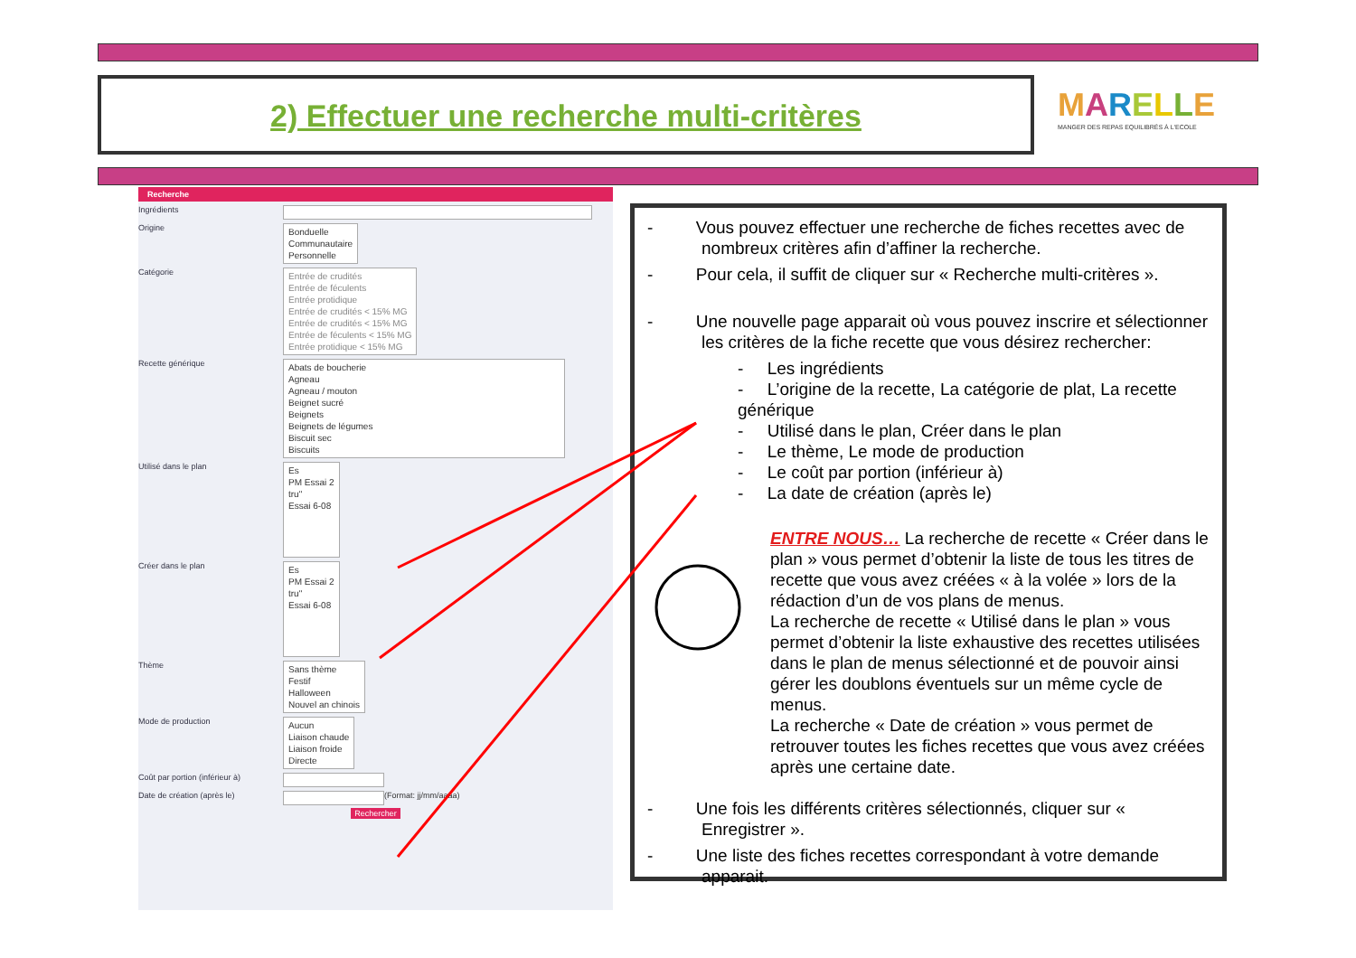2) Effectuer une recherche multi-critères
MARELLE
MANGER DES REPAS EQUILIBRÉS À L'ECOLE
Recherche
Ingrédients
Origine Bonduelle
Communautaire
Personnelle
Catégorie Entrée de crudités
Entrée de féculents
Entrée protidique
Entrée de crudités < 15% MG
Entrée de crudités < 15% MG
Entrée de féculents < 15% MG
Entrée protidique < 15% MG
Recette générique Abats de boucherie
Agneau
Agneau / mouton
Beignet sucré
Beignets
Beignets de légumes
Biscuit sec
Biscuits
Utilisé dans le plan Es
PM Essai 2
tru"
Essai 6-08
Créer dans le plan Es
PM Essai 2
tru"
Essai 6-08
Thème Sans thème
Festif
Halloween
Nouvel an chinois
Mode de production Aucun
Liaison chaude
Liaison froide
Directe
Coût par portion (inférieur à)
Date de création (après le) (Format: jj/mm/aaaa)
Rechercher
- Vous pouvez effectuer une recherche de fiches recettes avec de nombreux critères afin d’affiner la recherche.
- Pour cela, il suffit de cliquer sur « Recherche multi-critères ».
- Une nouvelle page apparait où vous pouvez inscrire et sélectionner les critères de la fiche recette que vous désirez rechercher:
- Les ingrédients
- L’origine de la recette, La catégorie de plat, La recette générique
- Utilisé dans le plan, Créer dans le plan
- Le thème, Le mode de production
- Le coût par portion (inférieur à)
- La date de création (après le)
ENTRE NOUS… La recherche de recette « Créer dans le plan » vous permet d’obtenir la liste de tous les titres de recette que vous avez créées « à la volée » lors de la rédaction d’un de vos plans de menus.
La recherche de recette « Utilisé dans le plan » vous permet d’obtenir la liste exhaustive des recettes utilisées dans le plan de menus sélectionné et de pouvoir ainsi gérer les doublons éventuels sur un même cycle de menus.
La recherche « Date de création » vous permet de retrouver toutes les fiches recettes que vous avez créées après une certaine date.
- Une fois les différents critères sélectionnés, cliquer sur « Enregistrer ».
- Une liste des fiches recettes correspondant à votre demande apparait.